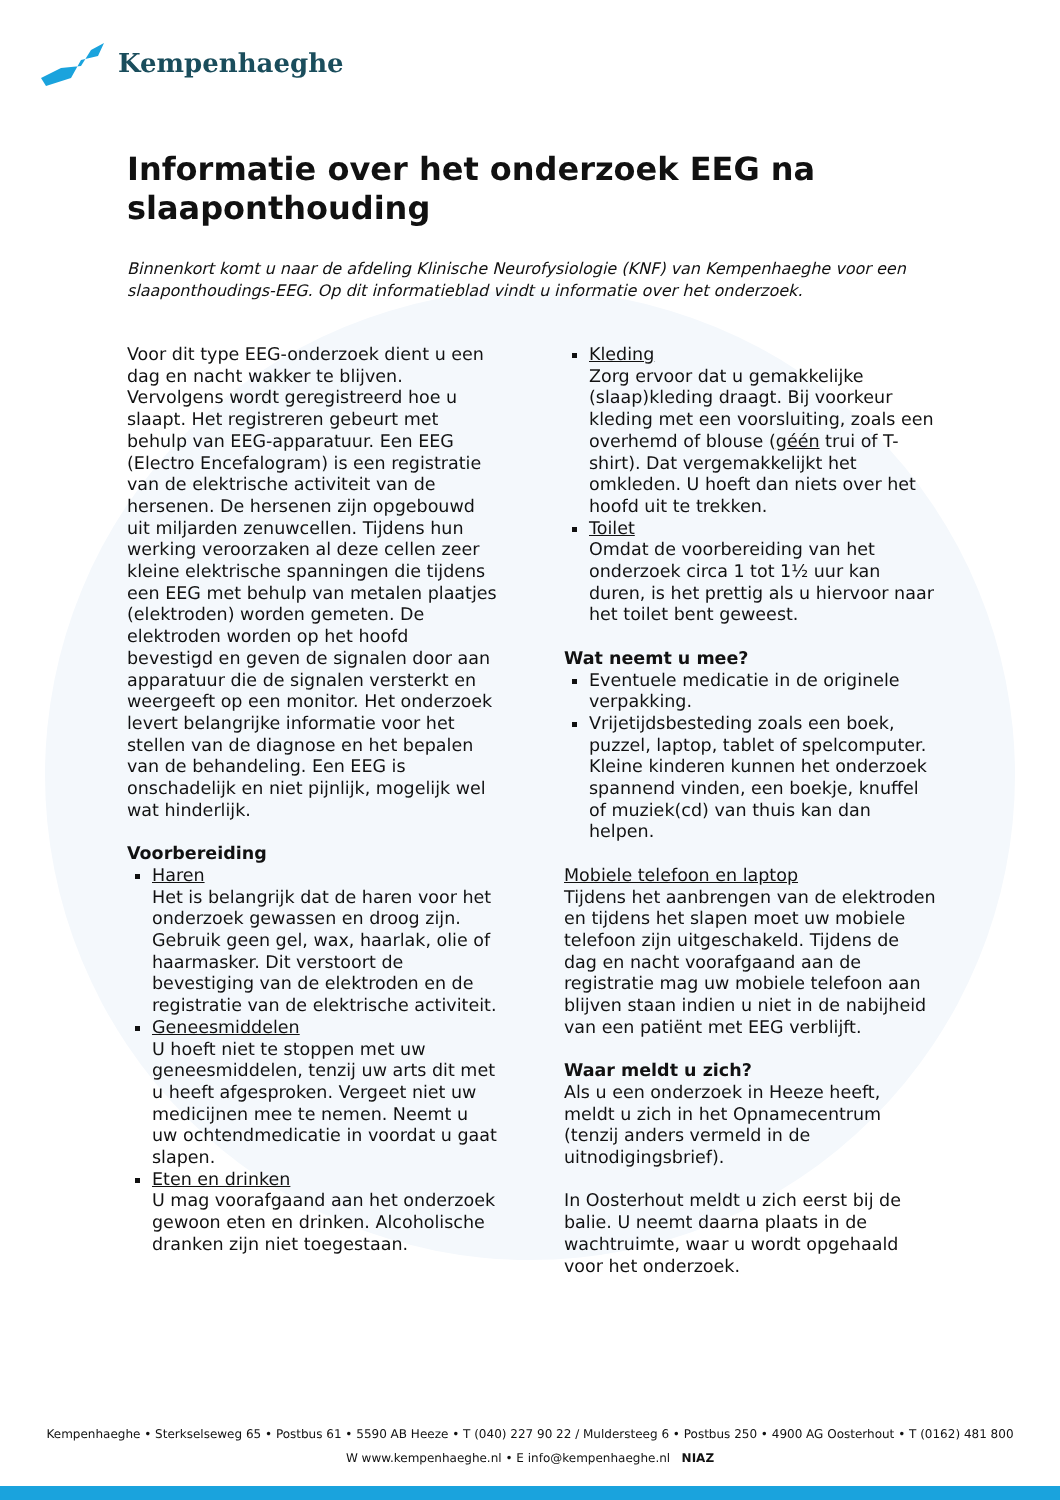Kempenhaeghe
Informatie over het onderzoek EEG na slaaponthouding
Binnenkort komt u naar de afdeling Klinische Neurofysiologie (KNF) van Kempenhaeghe voor een slaaponthoudings-EEG. Op dit informatieblad vindt u informatie over het onderzoek.
Voor dit type EEG-onderzoek dient u een dag en nacht wakker te blijven. Vervolgens wordt geregistreerd hoe u slaapt. Het registreren gebeurt met behulp van EEG-apparatuur. Een EEG (Electro Encefalogram) is een registratie van de elektrische activiteit van de hersenen. De hersenen zijn opgebouwd uit miljarden zenuwcellen. Tijdens hun werking veroorzaken al deze cellen zeer kleine elektrische spanningen die tijdens een EEG met behulp van metalen plaatjes (elektroden) worden gemeten. De elektroden worden op het hoofd bevestigd en geven de signalen door aan apparatuur die de signalen versterkt en weergeeft op een monitor. Het onderzoek levert belangrijke informatie voor het stellen van de diagnose en het bepalen van de behandeling. Een EEG is onschadelijk en niet pijnlijk, mogelijk wel wat hinderlijk.
Voorbereiding
Haren
Het is belangrijk dat de haren voor het onderzoek gewassen en droog zijn. Gebruik geen gel, wax, haarlak, olie of haarmasker. Dit verstoort de bevestiging van de elektroden en de registratie van de elektrische activiteit.
Geneesmiddelen
U hoeft niet te stoppen met uw geneesmiddelen, tenzij uw arts dit met u heeft afgesproken. Vergeet niet uw medicijnen mee te nemen. Neemt u uw ochtendmedicatie in voordat u gaat slapen.
Eten en drinken
U mag voorafgaand aan het onderzoek gewoon eten en drinken. Alcoholische dranken zijn niet toegestaan.
Kleding
Zorg ervoor dat u gemakkelijke (slaap)kleding draagt. Bij voorkeur kleding met een voorsluiting, zoals een overhemd of blouse (géén trui of T-shirt). Dat vergemakkelijkt het omkleden. U hoeft dan niets over het hoofd uit te trekken.
Toilet
Omdat de voorbereiding van het onderzoek circa 1 tot 1½ uur kan duren, is het prettig als u hiervoor naar het toilet bent geweest.
Wat neemt u mee?
Eventuele medicatie in de originele verpakking.
Vrijetijdsbesteding zoals een boek, puzzel, laptop, tablet of spelcomputer. Kleine kinderen kunnen het onderzoek spannend vinden, een boekje, knuffel of muziek(cd) van thuis kan dan helpen.
Mobiele telefoon en laptop
Tijdens het aanbrengen van de elektroden en tijdens het slapen moet uw mobiele telefoon zijn uitgeschakeld. Tijdens de dag en nacht voorafgaand aan de registratie mag uw mobiele telefoon aan blijven staan indien u niet in de nabijheid van een patiënt met EEG verblijft.
Waar meldt u zich?
Als u een onderzoek in Heeze heeft, meldt u zich in het Opnamecentrum (tenzij anders vermeld in de uitnodigingsbrief).
In Oosterhout meldt u zich eerst bij de balie. U neemt daarna plaats in de wachtruimte, waar u wordt opgehaald voor het onderzoek.
Kempenhaeghe • Sterkselseweg 65 • Postbus 61 • 5590 AB Heeze • T (040) 227 90 22 / Muldersteeg 6 • Postbus 250 • 4900 AG Oosterhout • T (0162) 481 800
W www.kempenhaeghe.nl • E info@kempenhaeghe.nl NIAZ